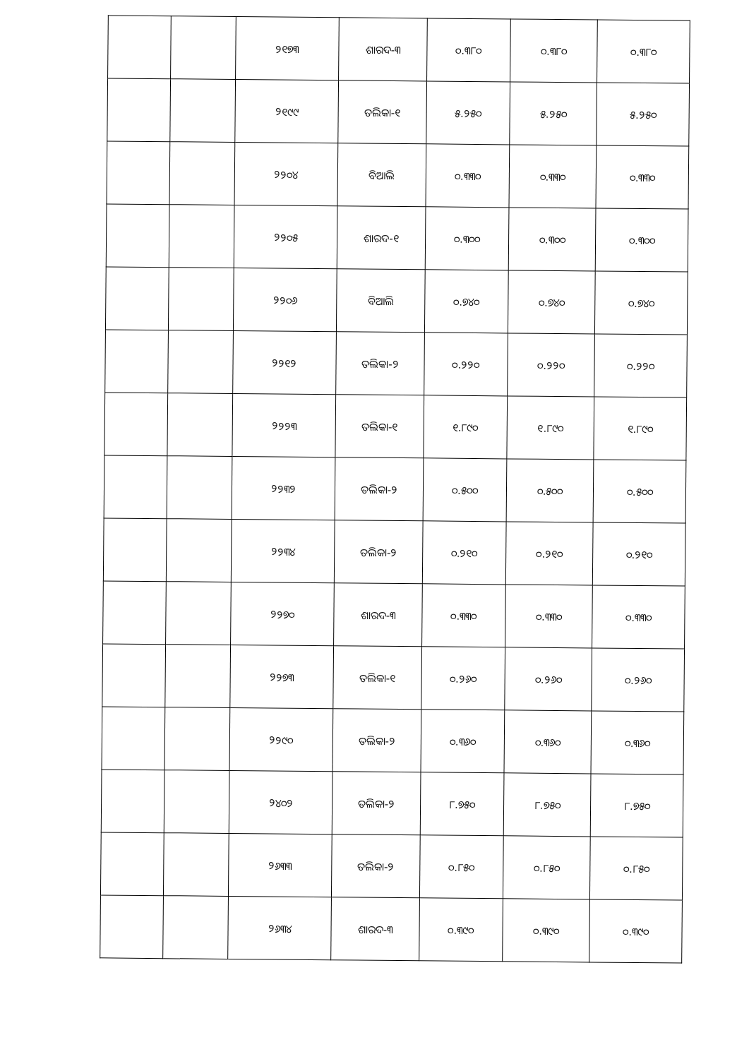| | | ୨୧୭୩ | ଶାରଦ-୩ | ୦.୩୮୦ | ୦.୩୮୦ | ୦.୩୮୦ |
| | | ୨୧୯୯ | ତଲିକା-୧ | ୫.୨୫୦ | ୫.୨୫୦ | ୫.୨୫୦ |
| | | ୨୨୦୪ | ବିଆଲି | ୦.୩୩୦ | ୦.୩୩୦ | ୦.୩୩୦ |
| | | ୨୨୦୫ | ଶାରଦ-୧ | ୦.୩୦୦ | ୦.୩୦୦ | ୦.୩୦୦ |
| | | ୨୨୦୬ | ବିଆଲି | ୦.୭୪୦ | ୦.୭୪୦ | ୦.୭୪୦ |
| | | ୨୨୧୨ | ତଲିକା-୨ | ୦.୨୨୦ | ୦.୨୨୦ | ୦.୨୨୦ |
| | | ୨୨୨୩ | ତଲିକା-୧ | ୧.୮୯୦ | ୧.୮୯୦ | ୧.୮୯୦ |
| | | ୨୨୩୨ | ତଲିକା-୨ | ୦.୫୦୦ | ୦.୫୦୦ | ୦.୫୦୦ |
| | | ୨୨୩୪ | ତଲିକା-୨ | ୦.୨୧୦ | ୦.୨୧୦ | ୦.୨୧୦ |
| | | ୨୨୭୦ | ଶାରଦ-୩ | ୦.୩୩୦ | ୦.୩୩୦ | ୦.୩୩୦ |
| | | ୨୨୭୩ | ତଲିକା-୧ | ୦.୨୬୦ | ୦.୨୬୦ | ୦.୨୬୦ |
| | | ୨୨୯୦ | ତଲିକା-୨ | ୦.୩୬୦ | ୦.୩୬୦ | ୦.୩୬୦ |
| | | ୨୪୦୨ | ତଲିକା-୨ | ୮.୭୫୦ | ୮.୭୫୦ | ୮.୭୫୦ |
| | | ୨୬୩୩ | ତଲିକା-୨ | ୦.୮୫୦ | ୦.୮୫୦ | ୦.୮୫୦ |
| | | ୨୬୩୪ | ଶାରଦ-୩ | ୦.୩୯୦ | ୦.୩୯୦ | ୦.୩୯୦ |